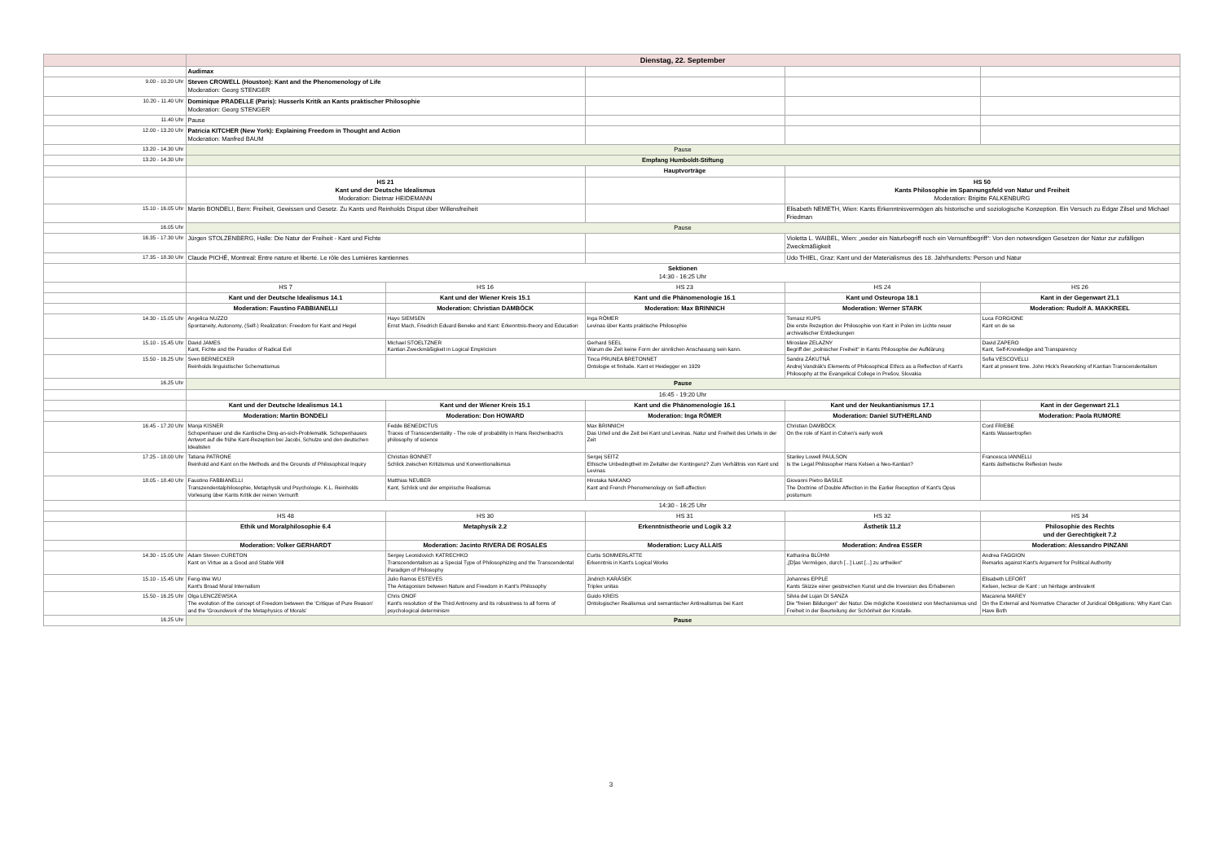| | Dienstag, 22. September | | | | |
| | Audimax | | | | |
| 9.00 - 10.20 Uhr | Steven CROWELL (Houston): Kant and the Phenomenology of Life Moderation: Georg STENGER | | | | |
| 10.20 - 11.40 Uhr | Dominique PRADELLE (Paris): Husserls Kritik an Kants praktischer Philosophie Moderation: Georg STENGER | | | | |
| 11.40 Uhr | Pause | | | | |
| 12.00 - 13.20 Uhr | Patricia KITCHER (New York): Explaining Freedom in Thought and Action Moderation: Manfred BAUM | | | | |
| 13.20 - 14.30 Uhr | Pause | | | | |
| 13.20 - 14.30 Uhr | Empfang Humboldt-Stiftung | | | | |
| | | | Hauptvorträge | | |
| | HS 21 Kant und der Deutsche Idealismus Moderation: Dietmar HEIDEMANN | | | HS 50 Kants Philosophie im Spannungsfeld von Natur und Freiheit Moderation: Brigitte FALKENBURG | |
| 15.10 - 16.05 Uhr | Martin BONDELI, Bern: Freiheit, Gewissen und Gesetz. Zu Kants und Reinholds Disput über Willensfreiheit | | | Elisabeth NEMETH, Wien: Kants Erkenntnisvermögen als historische und soziologische Konzeption. Ein Versuch zu Edgar Zilsel und Michael Friedman | |
| 16.05 Uhr | Pause | | | | |
| 16.35 - 17.30 Uhr | Jürgen STOLZENBERG, Halle: Die Natur der Freiheit - Kant und Fichte | | | Violetta L. WAIBEL, Wien: „weder ein Naturbegriff noch ein Vernunftbegriff“: Von den notwendigen Gesetzen der Natur zur zufälligen Zweckmäßigkeit | |
| 17.35 - 18.30 Uhr | Claude PICHÉ, Montreal: Entre nature et liberté. Le rôle des Lumières kantiennes | | | Udo THIEL, Graz: Kant und der Materialismus des 18. Jahrhunderts: Person und Natur | |
| | Sektionen 14:30 - 16:25 Uhr | | | | |
| | HS 7 | HS 16 | HS 23 | HS 24 | HS 26 |
| | Kant und der Deutsche Idealismus 14.1 | Kant und der Wiener Kreis 15.1 | Kant und die Phänomenologie 16.1 | Kant und Osteuropa 18.1 | Kant in der Gegenwart 21.1 |
| | Moderation: Faustino FABBIANELLI | Moderation: Christian DAMBÖCK | Moderation: Max BRINNICH | Moderation: Werner STARK | Moderation: Rudolf A. MAKKREEL |
| 14.30 - 15.05 Uhr | Angelica NUZZO Spontaneity, Autonomy, (Self-) Realization: Freedom for Kant and Hegel | Hayo SIEMSEN Ernst Mach, Friedrich Eduard Beneke and Kant: Erkenntnis-theory and Education | Inga RÖMER Levinas über Kants praktische Philosophie | Tomasz KUPS Die erste Rezeption der Philosophie von Kant in Polen im Lichte neuer archivalischer Entdeckungen | Luca FORGIONE Kant on de se |
| 15.10 - 15.45 Uhr | David JAMES Kant, Fichte and the Paradox of Radical Evil | Michael STOELTZNER Kantian Zweckmäßigkeit in Logical Empiricism | Gerhard SEEL Warum die Zeit keine Form der sinnlichen Anschauung sein kann. | Miroslaw ZELAZNY Begriff der „polnischer Freiheit“ in Kants Philosophie der Aufklärung | David ZAPERO Kant, Self-Knowledge and Transparency |
| 15.50 - 16.25 Uhr | Sven BERNECKER Reinholds linguistischer Schematismus | | Tinca PRUNEA BRETONNET Ontologie et finitude. Kant et Heidegger en 1929 | Sandra ZÁKUTNÁ Andrej Vandrák's Elements of Philosophical Ethics as a Reflection of Kant's Philosophy at the Evangelical College in Prešov, Slovakia | Sofia VESCOVELLI Kant at present time. John Hick's Reworking of Kantian Transcendentalism |
| 16.25 Uhr | Pause | | | | |
| | 16:45 - 19:20 Uhr | | | | |
| | Kant und der Deutsche Idealismus 14.1 | Kant und der Wiener Kreis 15.1 | Kant und die Phänomenologie 16.1 | Kant und der Neukantianismus 17.1 | Kant in der Gegenwart 21.1 |
| | Moderation: Martin BONDELI | Moderation: Don HOWARD | Moderation: Inga RÖMER | Moderation: Daniel SUTHERLAND | Moderation: Paola RUMORE |
| 16.45 - 17.20 Uhr | Manja KISNER Schopenhauer und die Kantische Ding-an-sich-Problematik. Schopenhauers Antwort auf die frühe Kant-Rezeption bei Jacobi, Schulze und den deutschen Idealisten | Fedde BENEDICTUS Traces of Transcendentality - The role of probability in Hans Reichenbach's philosophy of science | Max BRINNICH Das Urteil und die Zeit bei Kant und Levinas. Natur und Freiheit des Urteils in der Zeit | Christian DAMBÖCK On the role of Kant in Cohen's early work | Cord FRIEBE Kants Wassertropfen |
| 17.25 - 18.00 Uhr | Tatiana PATRONE Reinhold and Kant on the Methods and the Grounds of Philosophical Inquiry | Christian BONNET Schlick zwischen Kritizismus und Konventionalismus | Sergej SEITZ Ethische Unbedingtheit im Zeitalter der Kontingenz? Zum Verhältnis von Kant und Levinas | Stanley Lowell PAULSON Is the Legal Philosopher Hans Kelsen a Neo-Kantian? | Francesca IANNELLI Kants ästhetische Reflexion heute |
| 18.05 - 18.40 Uhr | Faustino FABBIANELLI Transzendentalphilosophie, Metaphysik und Psychologie. K.L. Reinholds Vorlesung über Kants Kritik der reinen Vernunft | Matthias NEUBER Kant, Schlick und der empirische Realismus | Hirotaka NAKANO Kant and French Phenomenology on Self-affection | Giovanni Pietro BASILE The Doctrine of Double Affection in the Earlier Reception of Kant's Opus postumum | |
| | 14:30 - 16:25 Uhr | | | | |
| | HS 48 | HS 30 | HS 31 | HS 32 | HS 34 |
| | Ethik und Moralphilosophie 6.4 | Metaphysik 2.2 | Erkenntnistheorie und Logik 3.2 | Ästhetik 11.2 | Philosophie des Rechts und der Gerechtigkeit 7.2 |
| | Moderation: Volker GERHARDT | Moderation: Jacinto RIVERA DE ROSALES | Moderation: Lucy ALLAIS | Moderation: Andrea ESSER | Moderation: Alessandro PINZANI |
| 14.30 - 15.05 Uhr | Adam Steven CURETON Kant on Virtue as a Good and Stable Will | Sergey Leonidovich KATRECHKO Transcendentalism as a Special Type of Philosophizing and the Transcendental Paradigm of Philosophy | Curtis SOMMERLATTE Erkenntnis in Kant's Logical Works | Katharina BLÜHM „[D]as Vermögen, durch [...] Lust [...] zu urtheilen“ | Andrea FAGGION Remarks against Kant's Argument for Political Authority |
| 15.10 - 15.45 Uhr | Feng-Wei WU Kant's Broad Moral Internalism | Julio Ramos ESTEVES The Antagonism between Nature and Freedom in Kant's Philosophy | Jindrich KARÁSEK Triplex unitas | Johannes EPPLE Kants Skizze einer geistreichen Kunst und die Inversion des Erhabenen | Elisabeth LEFORT Kelsen, lecteur de Kant : un héritage ambivalent |
| 15.50 - 16.25 Uhr | Olga LENCZEWSKA The evolution of the concept of Freedom between the 'Critique of Pure Reason' and the 'Groundwork of the Metaphysics of Morals' | Chris ONOF Kant's resolution of the Third Antinomy and its robustness to all forms of psychological determinism | Guido KREIS Ontologischer Realismus und semantischer Antirealismus bei Kant | Silvia del Lujan DI SANZA Die "freien Bildungen" der Natur. Die mögliche Koexistenz von Mechanismus und Freiheit in der Beurteilung der Schönheit der Kristalle. | Macarena MAREY On the External and Normative Character of Juridical Obligations: Why Kant Can Have Both |
| 16.25 Uhr | Pause | | | | |
3